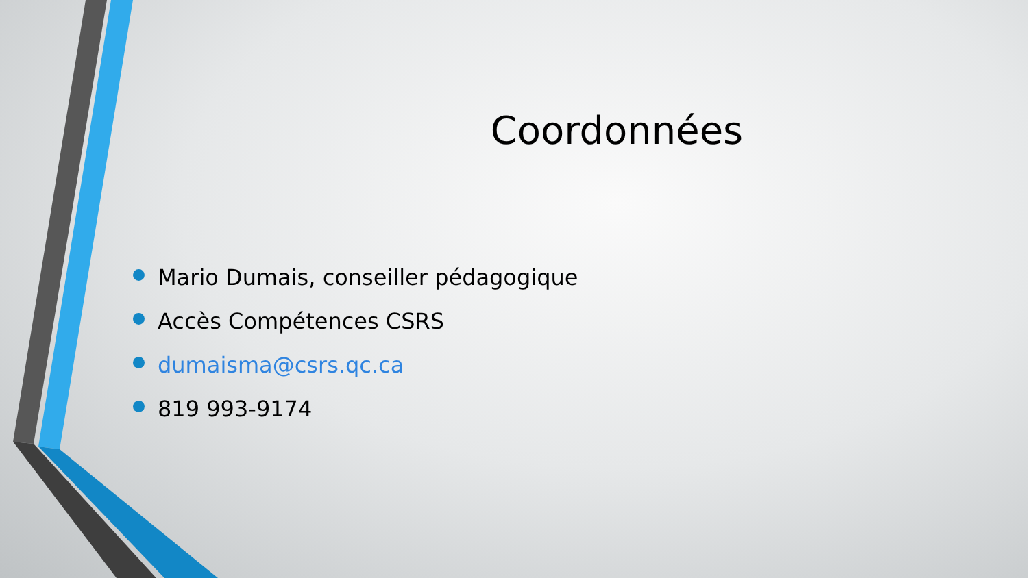Coordonnées
Mario Dumais, conseiller pédagogique
Accès Compétences CSRS
dumaisma@csrs.qc.ca
819 993-9174